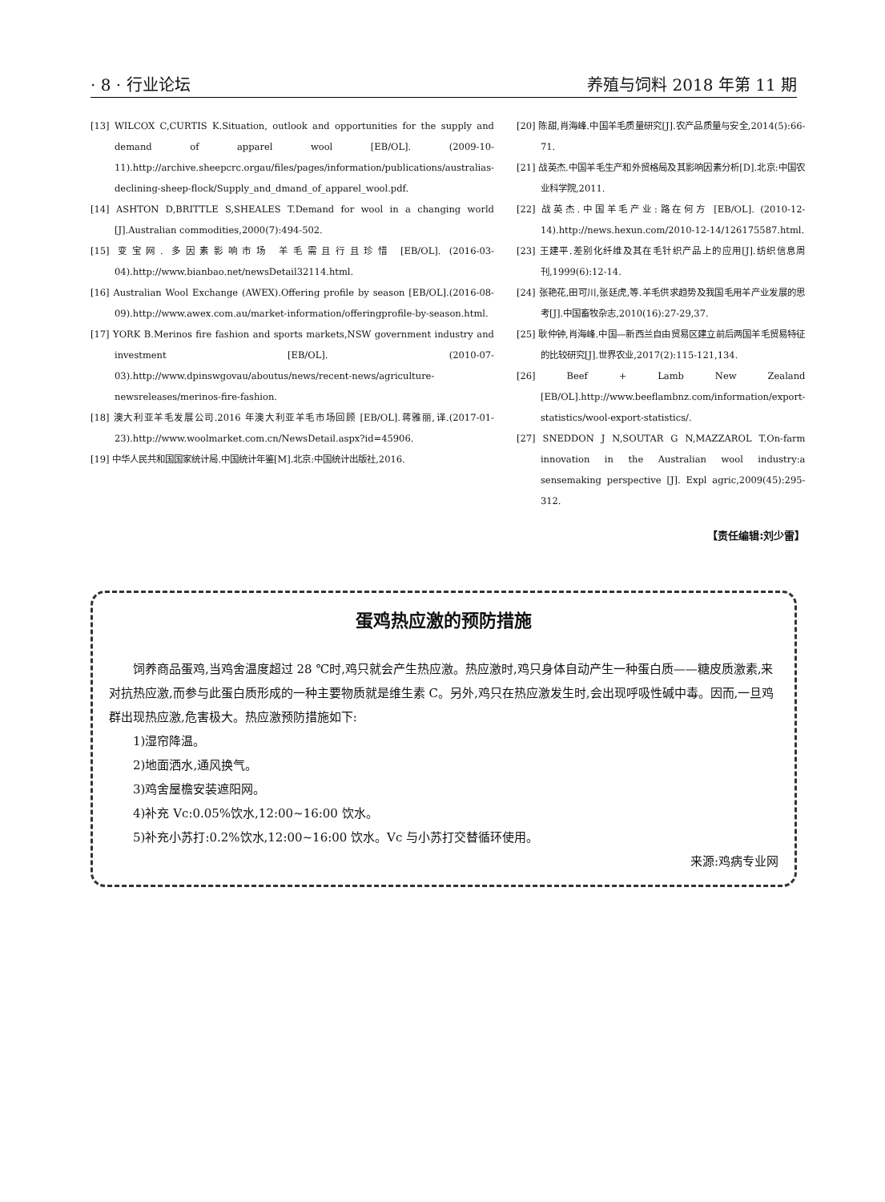· 8 · 行业论坛 养殖与饲料 2018 年第 11 期
[13] WILCOX C,CURTIS K.Situation, outlook and opportunities for the supply and demand of apparel wool [EB/OL]. (2009-10-11).http://archive.sheepcrc.orgau/files/pages/information/publications/australias-declining-sheep-flock/Supply_and_dmand_of_apparel_wool.pdf.
[14] ASHTON D,BRITTLE S,SHEALES T.Demand for wool in a changing world [J].Australian commodities,2000(7):494-502.
[15] 变宝网. 多因素影响市场 羊毛需且行且珍惜 [EB/OL]. (2016-03-04).http://www.bianbao.net/newsDetail32114.html.
[16] Australian Wool Exchange (AWEX).Offering profile by season [EB/OL].(2016-08-09).http://www.awex.com.au/market-information/offeringprofile-by-season.html.
[17] YORK B.Merinos fire fashion and sports markets,NSW government industry and investment [EB/OL]. (2010-07-03).http://www.dpinswgovau/aboutus/news/recent-news/agriculture-newsreleases/merinos-fire-fashion.
[18] 澳大利亚羊毛发展公司.2016 年澳大利亚羊毛市场回顾 [EB/OL].蒋雅丽,译.(2017-01-23).http://www.woolmarket.com.cn/NewsDetail.aspx?id=45906.
[19] 中华人民共和国国家统计局.中国统计年鉴[M].北京:中国统计出版社,2016.
[20] 陈甜,肖海峰.中国羊毛质量研究[J].农产品质量与安全,2014(5):66-71.
[21] 战英杰.中国羊毛生产和外贸格局及其影响因素分析[D].北京:中国农业科学院,2011.
[22] 战英杰.中国羊毛产业:路在何方 [EB/OL]. (2010-12-14).http://news.hexun.com/2010-12-14/126175587.html.
[23] 王建平.差别化纤维及其在毛针织产品上的应用[J].纺织信息周刊,1999(6):12-14.
[24] 张艳花,田可川,张廷虎,等.羊毛供求趋势及我国毛用羊产业发展的思考[J].中国畜牧杂志,2010(16):27-29,37.
[25] 耿仲钟,肖海峰.中国—新西兰自由贸易区建立前后两国羊毛贸易特征的比较研究[J].世界农业,2017(2):115-121,134.
[26] Beef + Lamb New Zealand [EB/OL].http://www.beeflambnz.com/information/export-statistics/wool-export-statistics/.
[27] SNEDDON J N,SOUTAR G N,MAZZAROL T.On-farm innovation in the Australian wool industry:a sensemaking perspective [J]. Expl agric,2009(45):295-312.
【责任编辑:刘少雷】
蛋鸡热应激的预防措施
饲养商品蛋鸡,当鸡舍温度超过 28 ℃时,鸡只就会产生热应激。热应激时,鸡只身体自动产生一种蛋白质——糖皮质激素,来对抗热应激,而参与此蛋白质形成的一种主要物质就是维生素 C。另外,鸡只在热应激发生时,会出现呼吸性碱中毒。因而,一旦鸡群出现热应激,危害极大。热应激预防措施如下:
1)湿帘降温。
2)地面洒水,通风换气。
3)鸡舍屋檐安装遮阳网。
4)补充 Vc:0.05%饮水,12:00~16:00 饮水。
5)补充小苏打:0.2%饮水,12:00~16:00 饮水。Vc 与小苏打交替循环使用。
来源:鸡病专业网